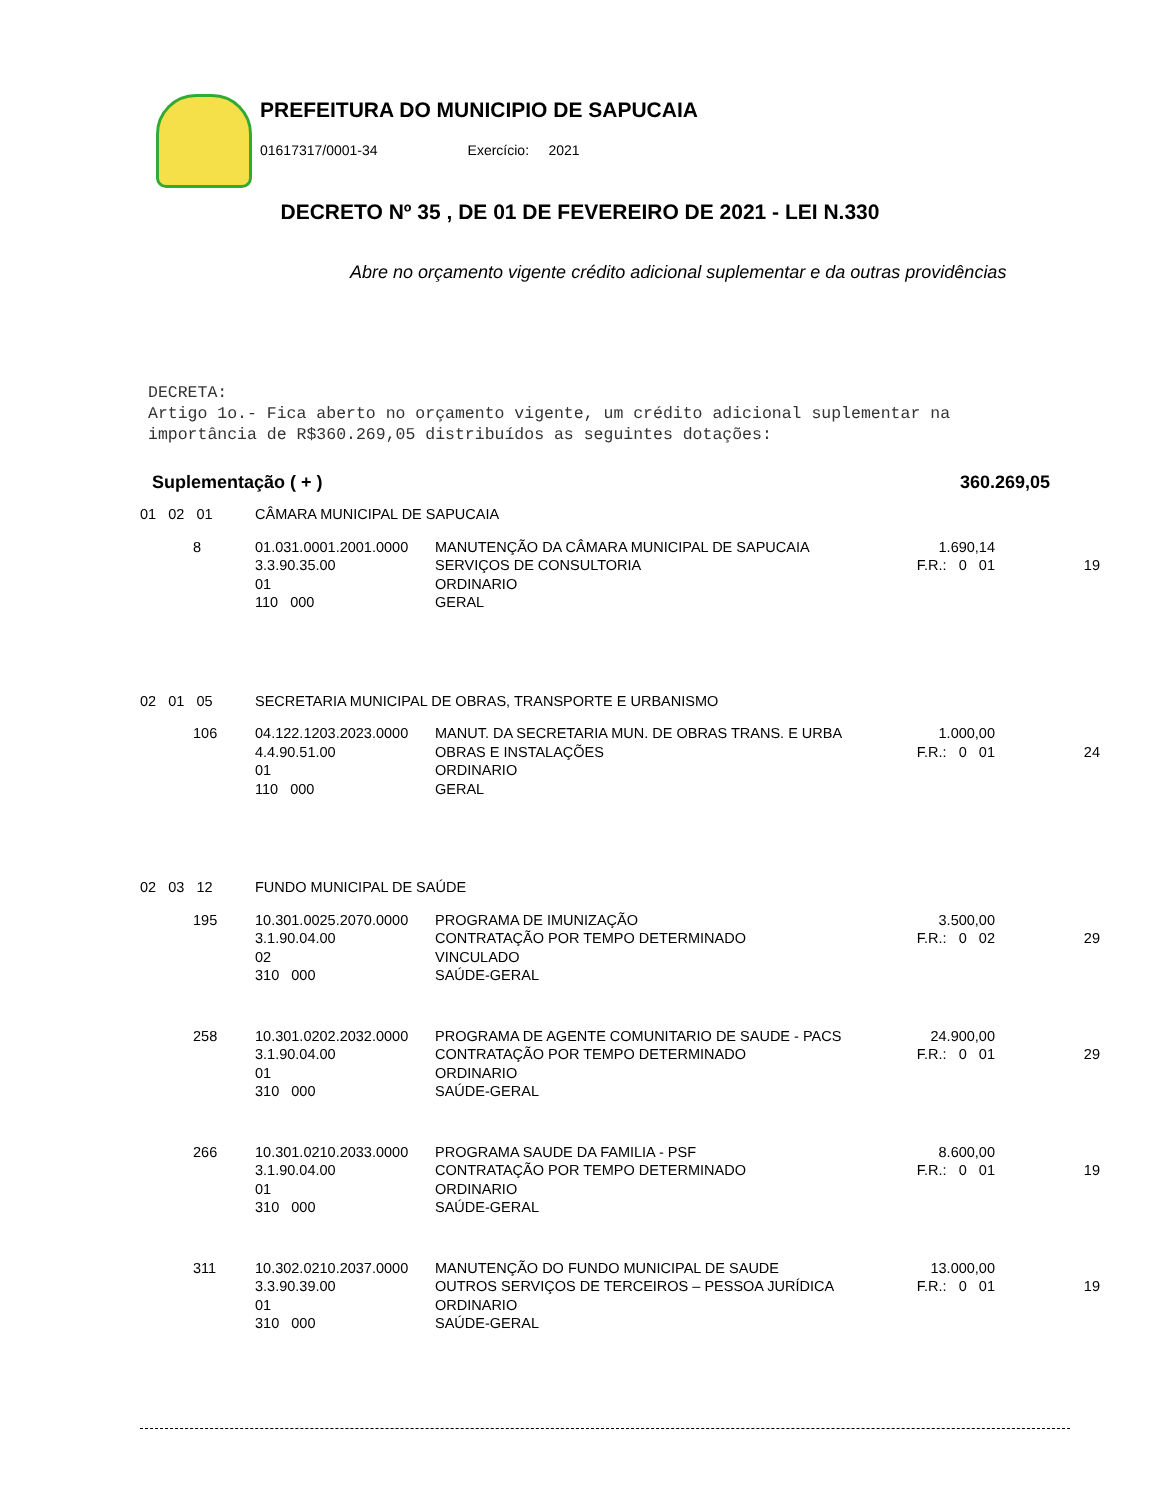PREFEITURA DO MUNICIPIO DE SAPUCAIA
01617317/0001-34 Exercício: 2021
DECRETO Nº 35 , DE 01 DE FEVEREIRO DE 2021 - LEI N.330
Abre no orçamento vigente crédito adicional suplementar e da outras providências
DECRETA:
Artigo 1o.- Fica aberto no orçamento vigente, um crédito adicional suplementar na
importância de R$360.269,05 distribuídos as seguintes dotações:
Suplementação ( + ) 360.269,05
| 01 02 01 | CÂMARA MUNICIPAL DE SAPUCAIA | | | |
| 8 | 01.031.0001.2001.0000 3.3.90.35.00 01 110 000 | MANUTENÇÃO DA CÂMARA MUNICIPAL DE SAPUCAIA SERVIÇOS DE CONSULTORIA ORDINARIO GERAL | 1.690,14 F.R.: 0 01 | 19 |
| 02 01 05 | SECRETARIA MUNICIPAL DE OBRAS, TRANSPORTE E URBANISMO | | | |
| 106 | 04.122.1203.2023.0000 4.4.90.51.00 01 110 000 | MANUT. DA SECRETARIA MUN. DE OBRAS TRANS. E URBA OBRAS E INSTALAÇÕES ORDINARIO GERAL | 1.000,00 F.R.: 0 01 | 24 |
| 02 03 12 | FUNDO MUNICIPAL DE SAÚDE | | | |
| 195 | 10.301.0025.2070.0000 3.1.90.04.00 02 310 000 | PROGRAMA DE IMUNIZAÇÃO CONTRATAÇÃO POR TEMPO DETERMINADO VINCULADO SAÚDE-GERAL | 3.500,00 F.R.: 0 02 | 29 |
| 258 | 10.301.0202.2032.0000 3.1.90.04.00 01 310 000 | PROGRAMA DE AGENTE COMUNITARIO DE SAUDE - PACS CONTRATAÇÃO POR TEMPO DETERMINADO ORDINARIO SAÚDE-GERAL | 24.900,00 F.R.: 0 01 | 29 |
| 266 | 10.301.0210.2033.0000 3.1.90.04.00 01 310 000 | PROGRAMA SAUDE DA FAMILIA - PSF CONTRATAÇÃO POR TEMPO DETERMINADO ORDINARIO SAÚDE-GERAL | 8.600,00 F.R.: 0 01 | 19 |
| 311 | 10.302.0210.2037.0000 3.3.90.39.00 01 310 000 | MANUTENÇÃO DO FUNDO MUNICIPAL DE SAUDE OUTROS SERVIÇOS DE TERCEIROS – PESSOA JURÍDICA ORDINARIO SAÚDE-GERAL | 13.000,00 F.R.: 0 01 | 19 |